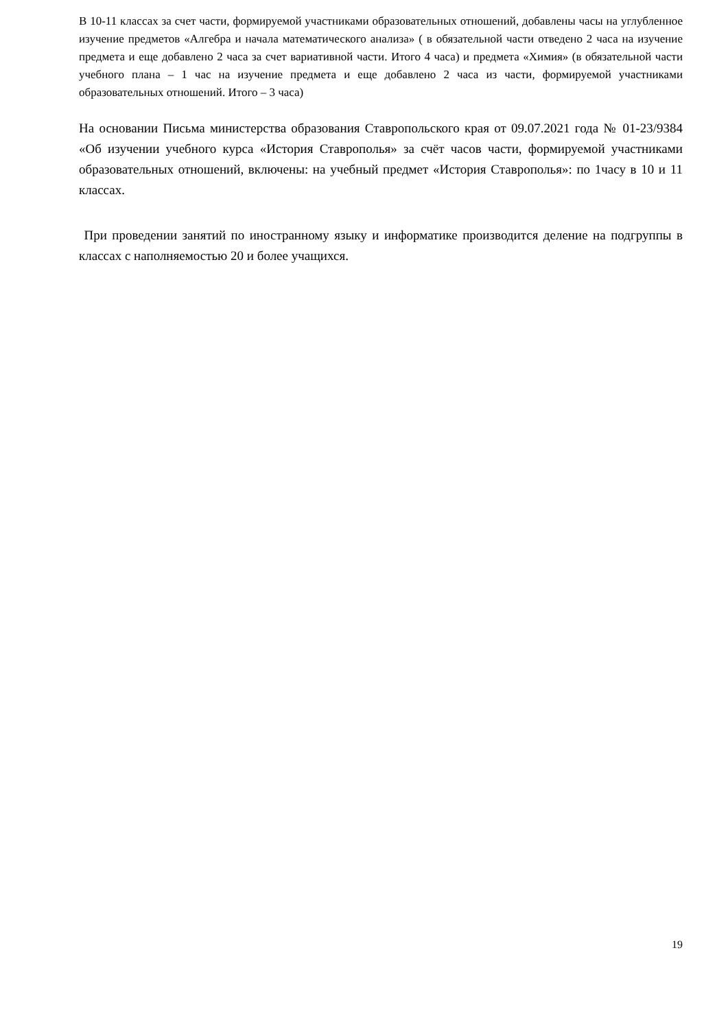В 10-11 классах за счет части, формируемой участниками образовательных отношений, добавлены часы на углубленное изучение предметов «Алгебра и начала математического анализа» ( в обязательной части отведено 2 часа на изучение предмета и еще добавлено 2 часа за счет вариативной части. Итого 4 часа) и предмета «Химия» (в обязательной части учебного плана – 1 час на изучение предмета и еще добавлено 2 часа из части, формируемой участниками образовательных отношений. Итого – 3 часа)
На основании Письма министерства образования Ставропольского края от 09.07.2021 года № 01-23/9384 «Об изучении учебного курса «История Ставрополья» за счёт часов части, формируемой участниками образовательных отношений, включены: на учебный предмет «История Ставрополья»: по 1часу в 10 и 11 классах.
При проведении занятий по иностранному языку и информатике производится деление на подгруппы в классах с наполняемостью 20 и более учащихся.
19